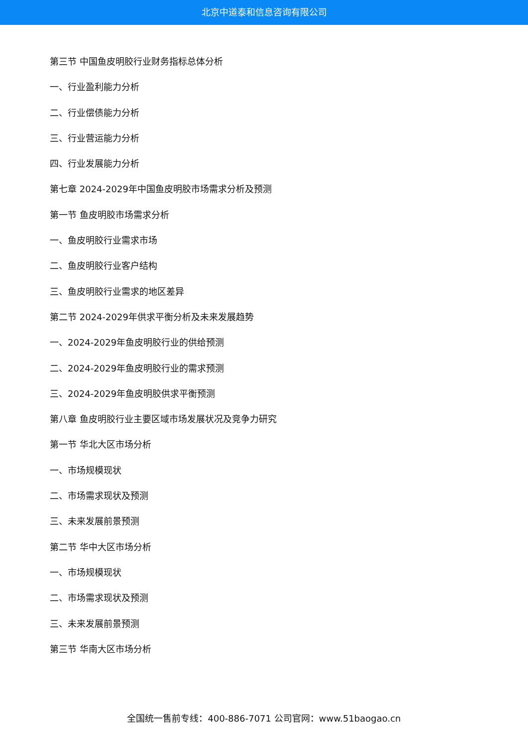北京中道泰和信息咨询有限公司
第三节 中国鱼皮明胶行业财务指标总体分析
一、行业盈利能力分析
二、行业偿债能力分析
三、行业营运能力分析
四、行业发展能力分析
第七章 2024-2029年中国鱼皮明胶市场需求分析及预测
第一节 鱼皮明胶市场需求分析
一、鱼皮明胶行业需求市场
二、鱼皮明胶行业客户结构
三、鱼皮明胶行业需求的地区差异
第二节 2024-2029年供求平衡分析及未来发展趋势
一、2024-2029年鱼皮明胶行业的供给预测
二、2024-2029年鱼皮明胶行业的需求预测
三、2024-2029年鱼皮明胶供求平衡预测
第八章 鱼皮明胶行业主要区域市场发展状况及竞争力研究
第一节 华北大区市场分析
一、市场规模现状
二、市场需求现状及预测
三、未来发展前景预测
第二节 华中大区市场分析
一、市场规模现状
二、市场需求现状及预测
三、未来发展前景预测
第三节 华南大区市场分析
全国统一售前专线：400-886-7071 公司官网：www.51baogao.cn